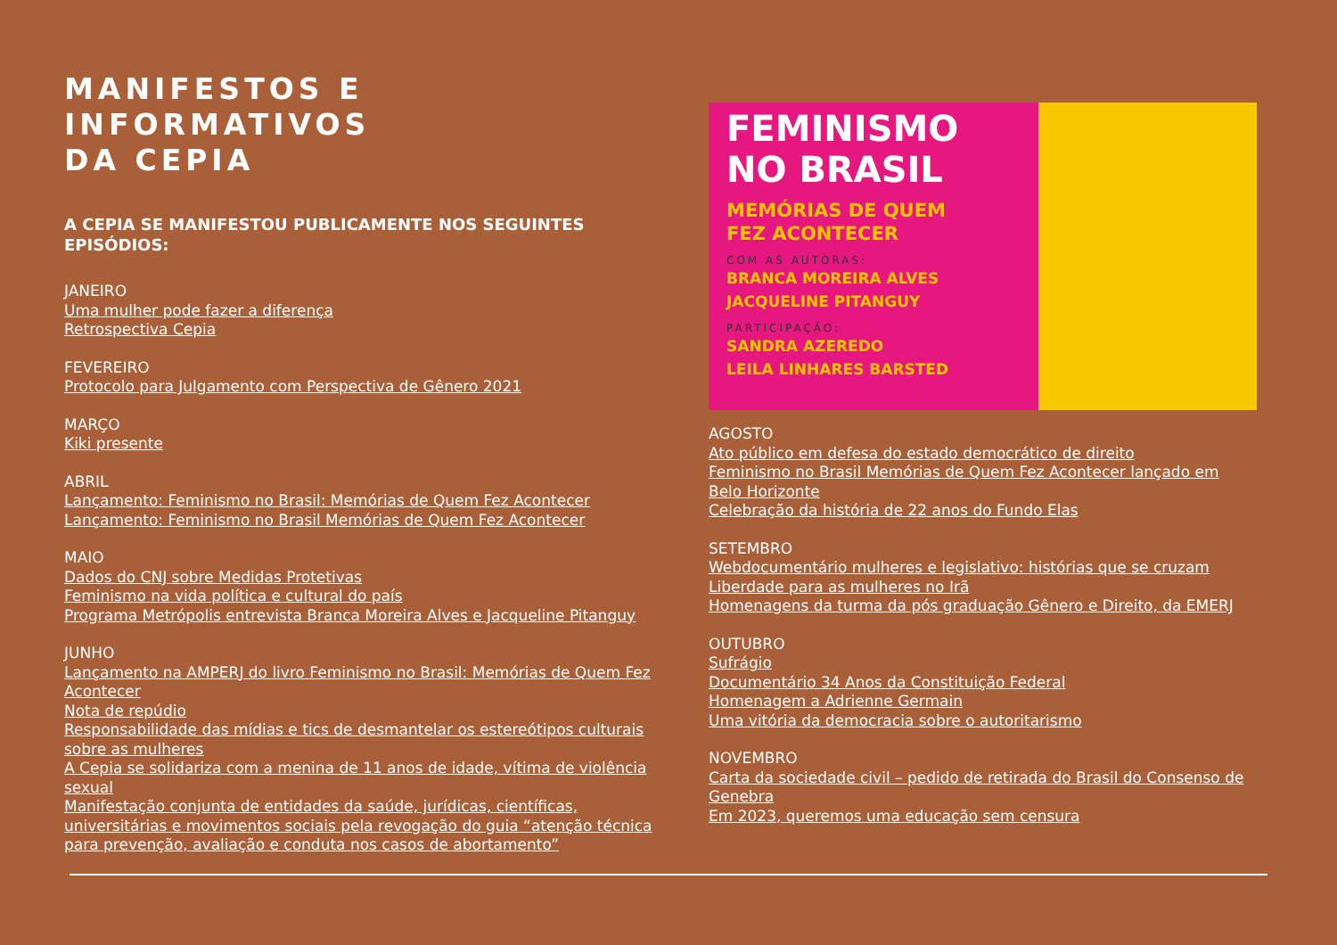MANIFESTOS E
INFORMATIVOS
DA CEPIA
A CEPIA SE MANIFESTOU PUBLICAMENTE NOS SEGUINTES EPISÓDIOS:
JANEIRO
Uma mulher pode fazer a diferença
Retrospectiva Cepia
FEVEREIRO
Protocolo para Julgamento com Perspectiva de Gênero 2021
MARÇO
Kiki presente
ABRIL
Lançamento: Feminismo no Brasil: Memórias de Quem Fez Acontecer
Lançamento: Feminismo no Brasil Memórias de Quem Fez Acontecer
MAIO
Dados do CNJ sobre Medidas Protetivas
Feminismo na vida política e cultural do país
Programa Metrópolis entrevista Branca Moreira Alves e Jacqueline Pitanguy
JUNHO
Lançamento na AMPERJ do livro Feminismo no Brasil: Memórias de Quem Fez Acontecer
Nota de repúdio
Responsabilidade das mídias e tics de desmantelar os estereótipos culturais sobre as mulheres
A Cepia se solidariza com a menina de 11 anos de idade, vítima de violência sexual
Manifestação conjunta de entidades da saúde, jurídicas, científicas, universitárias e movimentos sociais pela revogação do guia “atenção técnica para prevenção, avaliação e conduta nos casos de abortamento”
FEMINISMO
NO BRASIL
MEMÓRIAS DE QUEM
FEZ ACONTECER
COM AS AUTORAS:
BRANCA MOREIRA ALVES
JACQUELINE PITANGUY
PARTICIPAÇÃO:
SANDRA AZEREDO
LEILA LINHARES BARSTED
AGOSTO
Ato público em defesa do estado democrático de direito
Feminismo no Brasil Memórias de Quem Fez Acontecer lançado em Belo Horizonte
Celebração da história de 22 anos do Fundo Elas
SETEMBRO
Webdocumentário mulheres e legislativo: histórias que se cruzam
Liberdade para as mulheres no Irã
Homenagens da turma da pós graduação Gênero e Direito, da EMERJ
OUTUBRO
Sufrágio
Documentário 34 Anos da Constituição Federal
Homenagem a Adrienne Germain
Uma vitória da democracia sobre o autoritarismo
NOVEMBRO
Carta da sociedade civil – pedido de retirada do Brasil do Consenso de Genebra
Em 2023, queremos uma educação sem censura